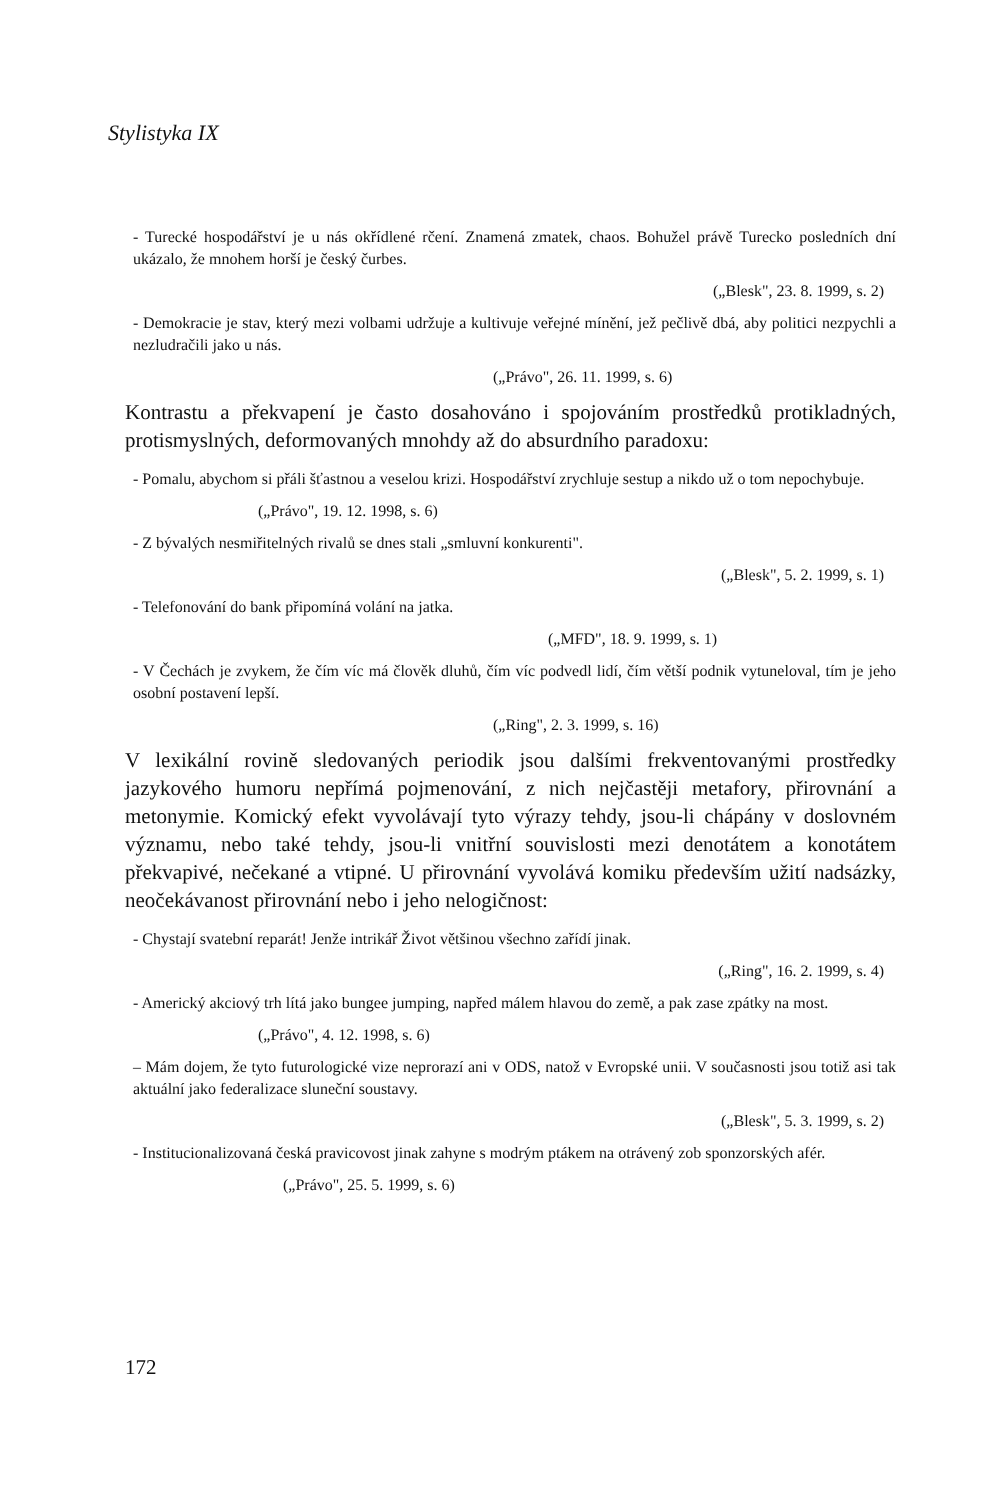Stylistyka IX
- Turecké hospodářství je u nás okřídlené rčení. Znamená zmatek, chaos. Bohužel právě Turecko posledních dní ukázalo, že mnohem horší je český čurbes.
(„Blesk", 23. 8. 1999, s. 2)
- Demokracie je stav, který mezi volbami udržuje a kultivuje veřejné mínění, jež pečlivě dbá, aby politici nezpychli a nezludračili jako u nás.
(„Právo", 26. 11. 1999, s. 6)
Kontrastu a překvapení je často dosahováno i spojováním prostředků protikladných, protismyslných, deformovaných mnohdy až do absurdního paradoxu:
- Pomalu, abychom si přáli šťastnou a veselou krizi. Hospodářství zrychluje sestup a nikdo už o tom nepochybuje.
(„Právo", 19. 12. 1998, s. 6)
- Z bývalých nesmiřitelných rivalů se dnes stali „smluvní konkurenti".
(„Blesk", 5. 2. 1999, s. 1)
- Telefonování do bank připomíná volání na jatka.
(„MFD", 18. 9. 1999, s. 1)
- V Čechách je zvykem, že čím víc má člověk dluhů, čím víc podvedl lidí, čím větší podnik vytuneloval, tím je jeho osobní postavení lepší.
(„Ring", 2. 3. 1999, s. 16)
V lexikální rovině sledovaných periodik jsou dalšími frekventovanými prostředky jazykového humoru nepřímá pojmenování, z nich nejčastěji metafory, přirovnání a metonymie. Komický efekt vyvolávají tyto výrazy tehdy, jsou-li chápány v doslovném významu, nebo také tehdy, jsou-li vnitřní souvislosti mezi denotátem a konotátem překvapivé, nečekané a vtipné. U přirovnání vyvolává komiku především užití nadsázky, neočekávanost přirovnání nebo i jeho nelogičnost:
- Chystají svatební reparát! Jenže intrikář Život většinou všechno zařídí jinak.
(„Ring", 16. 2. 1999, s. 4)
- Americký akciový trh lítá jako bungee jumping, napřed málem hlavou do země, a pak zase zpátky na most.
(„Právo", 4. 12. 1998, s. 6)
– Mám dojem, že tyto futurologické vize neprorazí ani v ODS, natož v Evropské unii. V současnosti jsou totiž asi tak aktuální jako federalizace sluneční soustavy.
(„Blesk", 5. 3. 1999, s. 2)
- Institucionalizovaná česká pravicovost jinak zahyne s modrým ptákem na otrávený zob sponzorských afér.
(„Právo", 25. 5. 1999, s. 6)
172